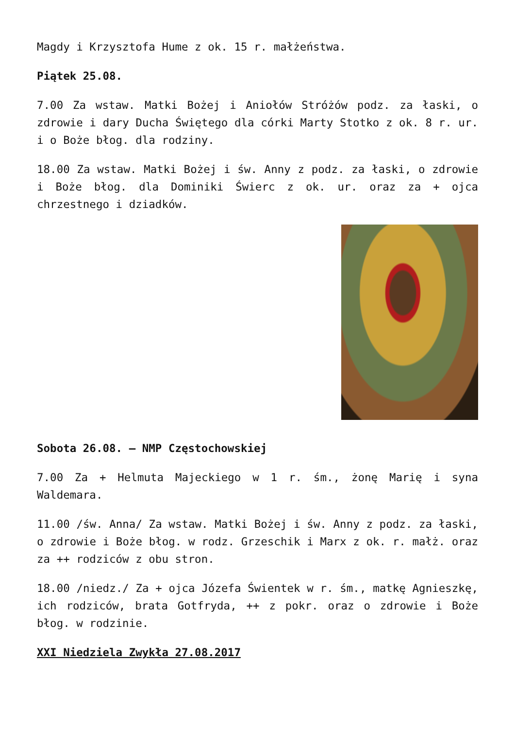Magdy i Krzysztofa Hume z ok. 15 r. małżeństwa.
Piątek 25.08.
7.00 Za wstaw. Matki Bożej i Aniołów Stróżów podz. za łaski, o zdrowie i dary Ducha Świętego dla córki Marty Stotko z ok. 8 r. ur. i o Boże błog. dla rodziny.
18.00 Za wstaw. Matki Bożej i św. Anny z podz. za łaski, o zdrowie i Boże błog. dla Dominiki Świerc z ok. ur. oraz za + ojca chrzestnego i dziadków.
Sobota 26.08. – NMP Częstochowskiej
7.00 Za + Helmuta Majeckiego w 1 r. śm., żonę Marię i syna Waldemara.
11.00 /św. Anna/ Za wstaw. Matki Bożej i św. Anny z podz. za łaski, o zdrowie i Boże błog. w rodz. Grzeschik i Marx z ok. r. małż. oraz za ++ rodziców z obu stron.
18.00 /niedz./ Za + ojca Józefa Świentek w r. śm., matkę Agnieszkę, ich rodziców, brata Gotfryda, ++ z pokr. oraz o zdrowie i Boże błog. w rodzinie.
XXI Niedziela Zwykła 27.08.2017